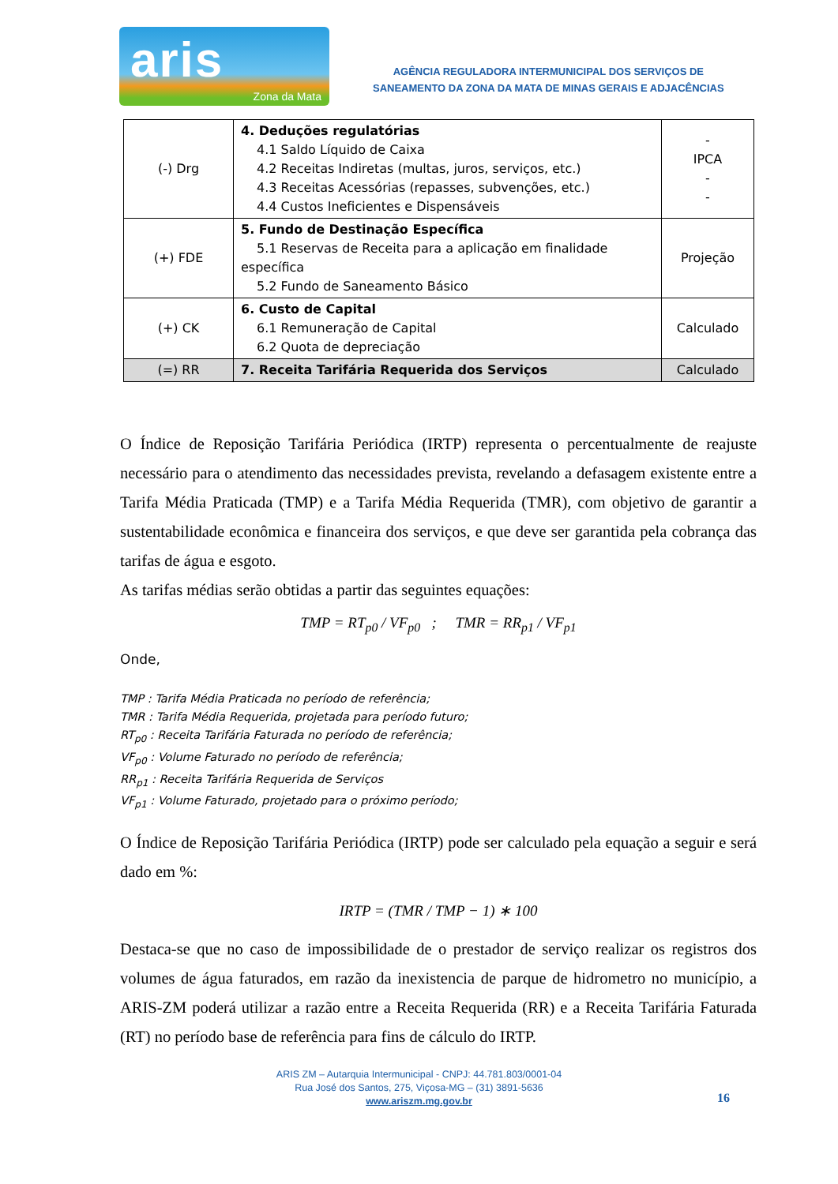aris
Zona da Mata
AGÊNCIA REGULADORA INTERMUNICIPAL DOS SERVIÇOS DE
SANEAMENTO DA ZONA DA MATA DE MINAS GERAIS E ADJACÊNCIAS
| (-) Drg | 4. Deduções regulatórias 4.1 Saldo Líquido de Caixa 4.2 Receitas Indiretas (multas, juros, serviços, etc.) 4.3 Receitas Acessórias (repasses, subvenções, etc.) 4.4 Custos Ineficientes e Dispensáveis | - IPCA - - |
| (+) FDE | 5. Fundo de Destinação Específica 5.1 Reservas de Receita para a aplicação em finalidade específica 5.2 Fundo de Saneamento Básico | Projeção |
| (+) CK | 6. Custo de Capital 6.1 Remuneração de Capital 6.2 Quota de depreciação | Calculado |
| (=) RR | 7. Receita Tarifária Requerida dos Serviços | Calculado |
O Índice de Reposição Tarifária Periódica (IRTP) representa o percentualmente de reajuste necessário para o atendimento das necessidades prevista, revelando a defasagem existente entre a Tarifa Média Praticada (TMP) e a Tarifa Média Requerida (TMR), com objetivo de garantir a sustentabilidade econômica e financeira dos serviços, e que deve ser garantida pela cobrança das tarifas de água e esgoto.
As tarifas médias serão obtidas a partir das seguintes equações:
TMP = RT<sub>p0</sub> / VF<sub>p0</sub> ; TMR = RR<sub>p1</sub> / VF<sub>p1</sub>
Onde,
TMP : Tarifa Média Praticada no período de referência;
TMR : Tarifa Média Requerida, projetada para período futuro;
RT<sub>p0</sub> : Receita Tarifária Faturada no período de referência;
VF<sub>p0</sub> : Volume Faturado no período de referência;
RR<sub>p1</sub> : Receita Tarifária Requerida de Serviços
VF<sub>p1</sub> : Volume Faturado, projetado para o próximo período;
O Índice de Reposição Tarifária Periódica (IRTP) pode ser calculado pela equação a seguir e será dado em %:
IRTP = (TMR / TMP − 1) ∗ 100
Destaca-se que no caso de impossibilidade de o prestador de serviço realizar os registros dos volumes de água faturados, em razão da inexistencia de parque de hidrometro no município, a ARIS-ZM poderá utilizar a razão entre a Receita Requerida (RR) e a Receita Tarifária Faturada (RT) no período base de referência para fins de cálculo do IRTP.
ARIS ZM – Autarquia Intermunicipal - CNPJ: 44.781.803/0001-04
Rua José dos Santos, 275, Viçosa-MG – (31) 3891-5636
www.ariszm.mg.gov.br
16